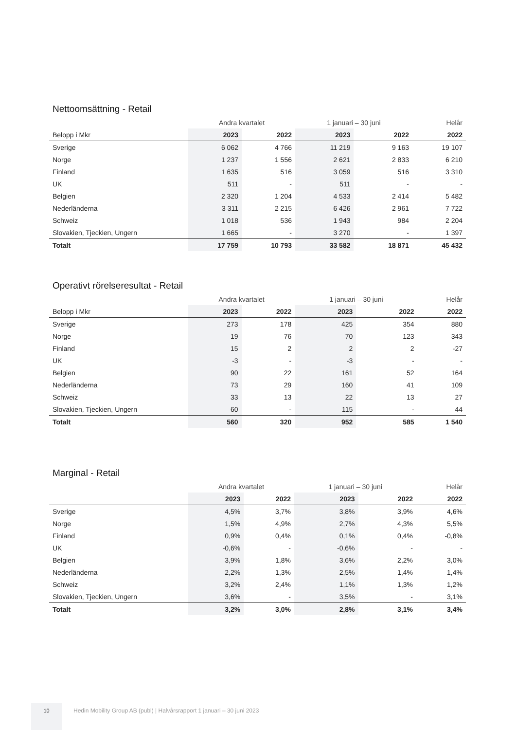Nettoomsättning - Retail
| | Andra kvartalet | | 1 januari – 30 juni | | Helår |
| Belopp i Mkr | 2023 | 2022 | 2023 | 2022 | 2022 |
| Sverige | 6 062 | 4 766 | 11 219 | 9 163 | 19 107 |
| Norge | 1 237 | 1 556 | 2 621 | 2 833 | 6 210 |
| Finland | 1 635 | 516 | 3 059 | 516 | 3 310 |
| UK | 511 | - | 511 | - | - |
| Belgien | 2 320 | 1 204 | 4 533 | 2 414 | 5 482 |
| Nederländerna | 3 311 | 2 215 | 6 426 | 2 961 | 7 722 |
| Schweiz | 1 018 | 536 | 1 943 | 984 | 2 204 |
| Slovakien, Tjeckien, Ungern | 1 665 | - | 3 270 | - | 1 397 |
| Totalt | 17 759 | 10 793 | 33 582 | 18 871 | 45 432 |
Operativt rörelseresultat - Retail
| | Andra kvartalet | | 1 januari – 30 juni | | Helår |
| Belopp i Mkr | 2023 | 2022 | 2023 | 2022 | 2022 |
| Sverige | 273 | 178 | 425 | 354 | 880 |
| Norge | 19 | 76 | 70 | 123 | 343 |
| Finland | 15 | 2 | 2 | 2 | -27 |
| UK | -3 | - | -3 | - | - |
| Belgien | 90 | 22 | 161 | 52 | 164 |
| Nederländerna | 73 | 29 | 160 | 41 | 109 |
| Schweiz | 33 | 13 | 22 | 13 | 27 |
| Slovakien, Tjeckien, Ungern | 60 | - | 115 | - | 44 |
| Totalt | 560 | 320 | 952 | 585 | 1 540 |
Marginal - Retail
| | Andra kvartalet | | 1 januari – 30 juni | | Helår |
| | 2023 | 2022 | 2023 | 2022 | 2022 |
| Sverige | 4,5% | 3,7% | 3,8% | 3,9% | 4,6% |
| Norge | 1,5% | 4,9% | 2,7% | 4,3% | 5,5% |
| Finland | 0,9% | 0,4% | 0,1% | 0,4% | -0,8% |
| UK | -0,6% | - | -0,6% | - | - |
| Belgien | 3,9% | 1,8% | 3,6% | 2,2% | 3,0% |
| Nederländerna | 2,2% | 1,3% | 2,5% | 1,4% | 1,4% |
| Schweiz | 3,2% | 2,4% | 1,1% | 1,3% | 1,2% |
| Slovakien, Tjeckien, Ungern | 3,6% | - | 3,5% | - | 3,1% |
| Totalt | 3,2% | 3,0% | 2,8% | 3,1% | 3,4% |
10
Hedin Mobility Group AB (publ) | Halvårsrapport 1 januari – 30 juni 2023